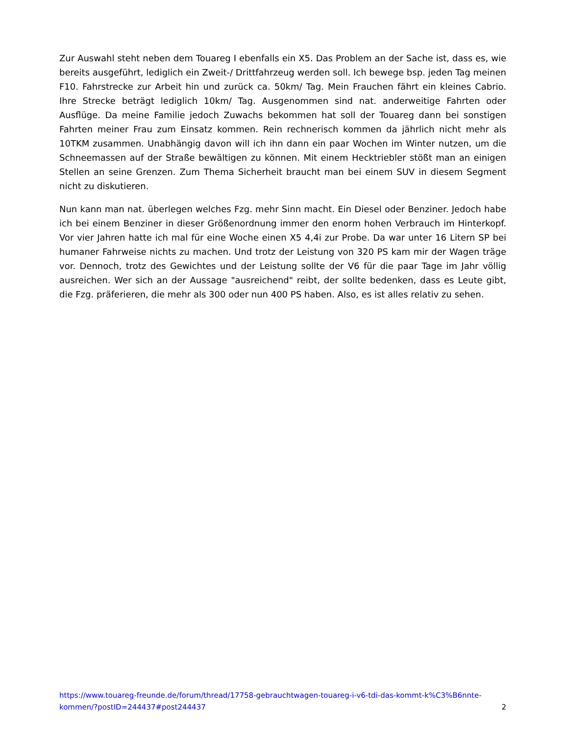Zur Auswahl steht neben dem Touareg I ebenfalls ein X5. Das Problem an der Sache ist, dass es, wie bereits ausgeführt, lediglich ein Zweit-/ Drittfahrzeug werden soll. Ich bewege bsp. jeden Tag meinen F10. Fahrstrecke zur Arbeit hin und zurück ca. 50km/ Tag. Mein Frauchen fährt ein kleines Cabrio. Ihre Strecke beträgt lediglich 10km/ Tag. Ausgenommen sind nat. anderweitige Fahrten oder Ausflüge. Da meine Familie jedoch Zuwachs bekommen hat soll der Touareg dann bei sonstigen Fahrten meiner Frau zum Einsatz kommen. Rein rechnerisch kommen da jährlich nicht mehr als 10TKM zusammen. Unabhängig davon will ich ihn dann ein paar Wochen im Winter nutzen, um die Schneemassen auf der Straße bewältigen zu können. Mit einem Hecktriebler stößt man an einigen Stellen an seine Grenzen. Zum Thema Sicherheit braucht man bei einem SUV in diesem Segment nicht zu diskutieren.
Nun kann man nat. überlegen welches Fzg. mehr Sinn macht. Ein Diesel oder Benziner. Jedoch habe ich bei einem Benziner in dieser Größenordnung immer den enorm hohen Verbrauch im Hinterkopf. Vor vier Jahren hatte ich mal für eine Woche einen X5 4,4i zur Probe. Da war unter 16 Litern SP bei humaner Fahrweise nichts zu machen. Und trotz der Leistung von 320 PS kam mir der Wagen träge vor. Dennoch, trotz des Gewichtes und der Leistung sollte der V6 für die paar Tage im Jahr völlig ausreichen. Wer sich an der Aussage "ausreichend" reibt, der sollte bedenken, dass es Leute gibt, die Fzg. präferieren, die mehr als 300 oder nun 400 PS haben. Also, es ist alles relativ zu sehen.
https://www.touareg-freunde.de/forum/thread/17758-gebrauchtwagen-touareg-i-v6-tdi-das-kommt-k%C3%B6nnte-kommen/?postID=244437#post244437 2